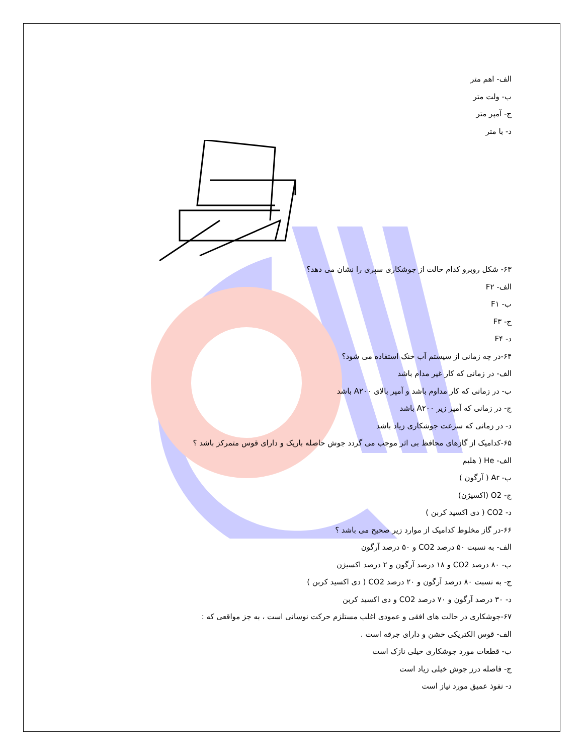الف- اهم متر
ب- ولت متر
ج- آمپر متر
د- با متر
۶۳- شکل روبرو کدام حالت از جوشکاری سپری را نشان می دهد؟
الف- F۲
ب- F۱
ج- F۳
د- F۴
۶۴-در چه زمانی از سیستم آب خنک استفاده می شود؟
الف- در زمانی که کار غیر مدام باشد
ب- در زمانی که کار مداوم باشد و آمپر بالای A۲۰۰ باشد
ج- در زمانی که آمپر زیر A۲۰۰ باشد
د- در زمانی که سرعت جوشکاری زیاد باشد
۶۵-کدامیک از گازهای محافظ بی اثر موجب می گردد جوش حاصله باریک و دارای قوس متمرکز باشد ؟
الف- He ( هلیم
ب- Ar ( آرگون )
ج- O2 (اکسیژن)
د- CO2 ( دی اکسید کربن )
۶۶-در گاز مخلوط کدامیک از موارد زیر صحیح می باشد ؟
الف- به نسبت ۵۰ درصد CO2 و ۵۰ درصد آرگون
ب- ۸۰ درصد CO2 و ۱۸ درصد آرگون و ۲ درصد اکسیژن
ج- به نسبت ۸۰ درصد آرگون و ۲۰ درصد CO2 ( دی اکسید کربن )
د- ۳۰ درصد آرگون و ۷۰ درصد CO2 و دی اکسید کربن
۶۷-جوشکاری در حالت های افقی و عمودی اغلب مستلزم حرکت نوسانی است ، به جز مواقعی که :
الف- قوس الکتریکی خشن و دارای جرقه است .
ب- قطعات مورد جوشکاری خیلی نازک است
ج- فاصله درز جوش خیلی زیاد است
د- نفوذ عمیق مورد نیاز است